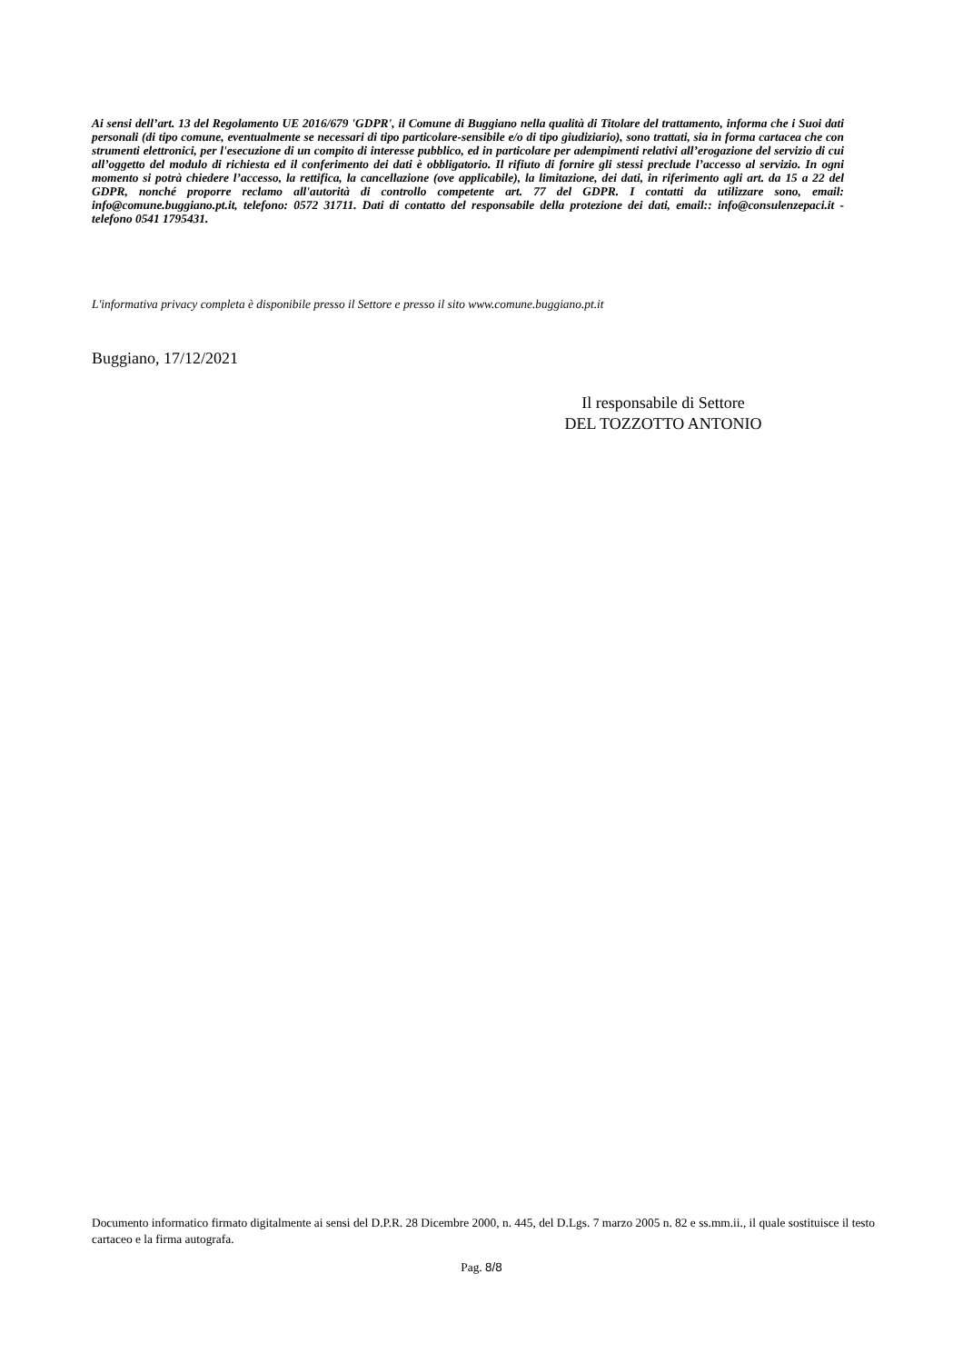Ai sensi dell’art. 13 del Regolamento UE 2016/679 'GDPR', il Comune di Buggiano nella qualità di Titolare del trattamento, informa che i Suoi dati personali (di tipo comune, eventualmente se necessari di tipo particolare-sensibile e/o di tipo giudiziario), sono trattati, sia in forma cartacea che con strumenti elettronici, per l'esecuzione di un compito di interesse pubblico, ed in particolare per adempimenti relativi all’erogazione del servizio di cui all’oggetto del modulo di richiesta ed il conferimento dei dati è obbligatorio. Il rifiuto di fornire gli stessi preclude l’accesso al servizio. In ogni momento si potrà chiedere l’accesso, la rettifica, la cancellazione (ove applicabile), la limitazione, dei dati, in riferimento agli art. da 15 a 22 del GDPR, nonché proporre reclamo all'autorità di controllo competente art. 77 del GDPR. I contatti da utilizzare sono, email: info@comune.buggiano.pt.it, telefono: 0572 31711. Dati di contatto del responsabile della protezione dei dati, email:: info@consulenzepaci.it - telefono 0541 1795431.
L'informativa privacy completa è disponibile presso il Settore e presso il sito www.comune.buggiano.pt.it
Buggiano, 17/12/2021
Il responsabile di Settore
DEL TOZZOTTO ANTONIO
Documento informatico firmato digitalmente ai sensi del D.P.R. 28 Dicembre 2000, n. 445, del D.Lgs. 7 marzo 2005 n. 82 e ss.mm.ii., il quale sostituisce il testo cartaceo e la firma autografa.
Pag. 8/8